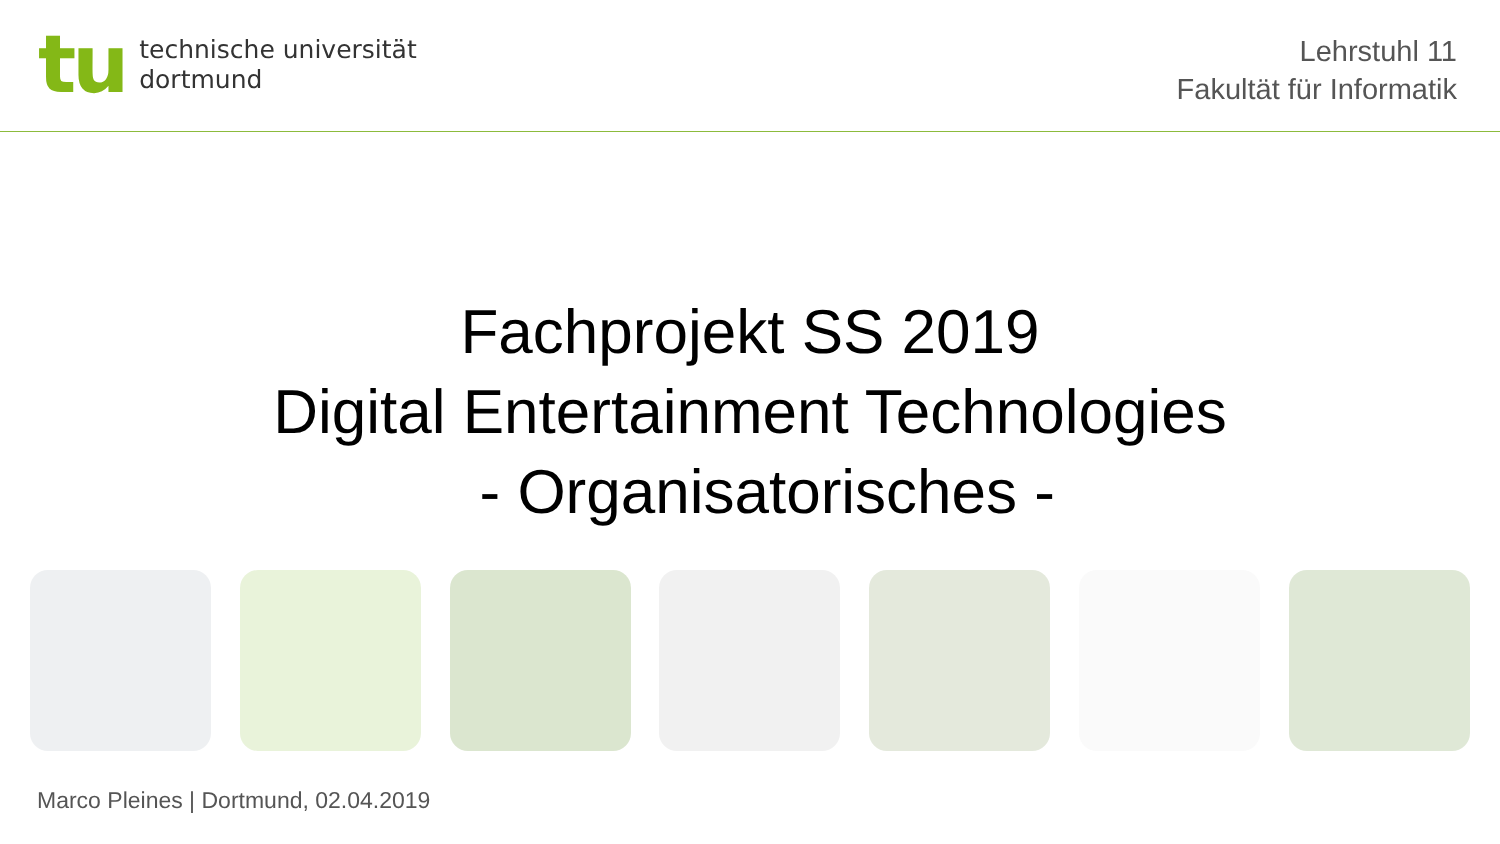tu
technische universität
dortmund
Lehrstuhl 11
Fakultät für Informatik
Fachprojekt SS 2019
Digital Entertainment Technologies
- Organisatorisches -
Marco Pleines | Dortmund, 02.04.2019